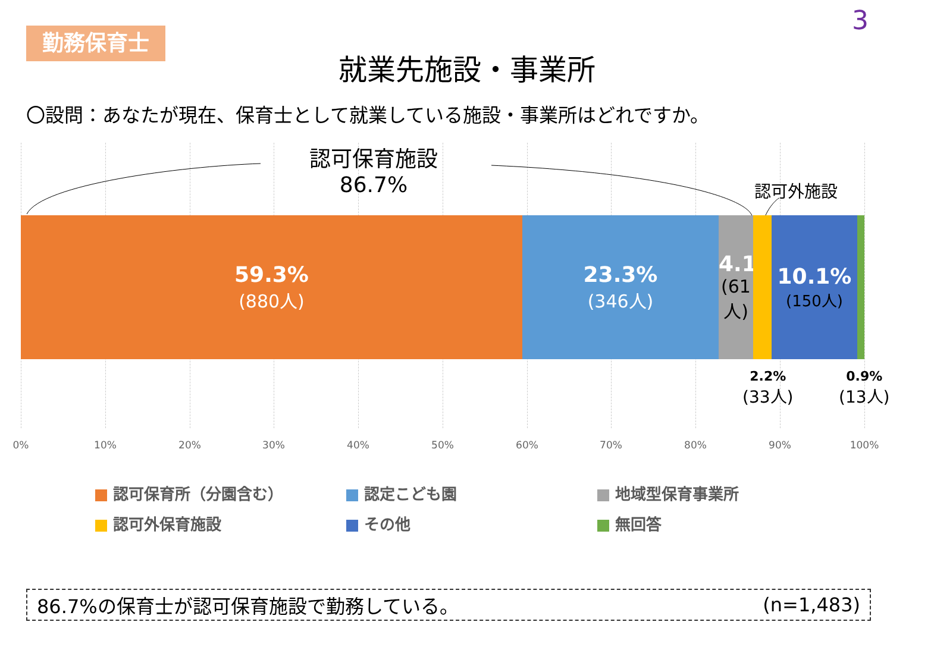勤務保育士
3
就業先施設・事業所
〇設問：あなたが現在、保育士として就業している施設・事業所はどれですか。
認可保育施設
86.7%
認可外施設
59.3%
(880人)
23.3%
(346人)
4.1%
(61人)
10.1%
(150人)
2.2%
(33人)
0.9%
(13人)
0% 10% 20% 30% 40% 50% 60% 70% 80% 90% 100%
認可保育所（分園含む）
認定こども園
地域型保育事業所
認可外保育施設
その他
無回答
86.7%の保育士が認可保育施設で勤務している。 (n=1,483)